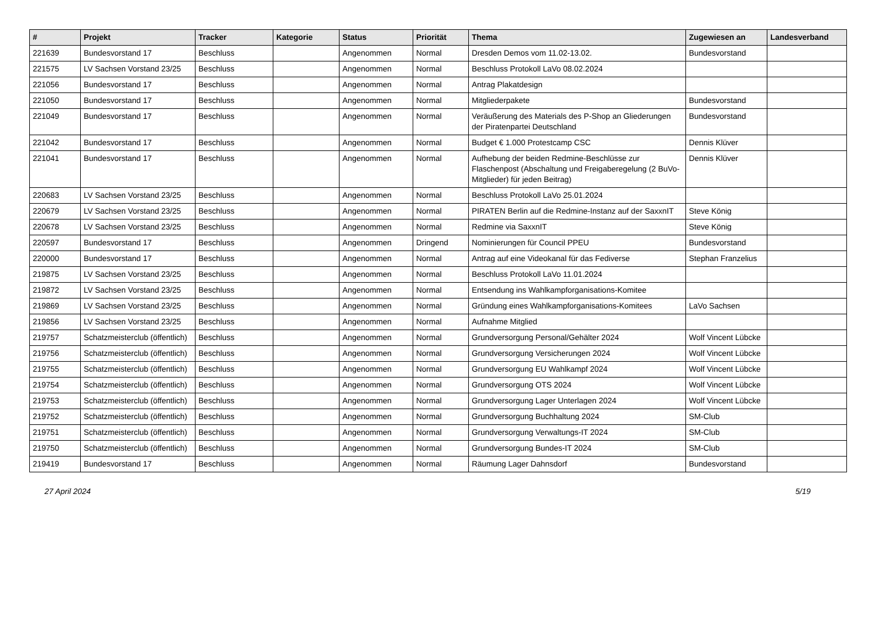| # | Projekt | Tracker | Kategorie | Status | Priorität | Thema | Zugewiesen an | Landesverband |
| --- | --- | --- | --- | --- | --- | --- | --- | --- |
| 221639 | Bundesvorstand 17 | Beschluss | | Angenommen | Normal | Dresden Demos vom 11.02-13.02. | Bundesvorstand | |
| 221575 | LV Sachsen Vorstand 23/25 | Beschluss | | Angenommen | Normal | Beschluss Protokoll LaVo 08.02.2024 | | |
| 221056 | Bundesvorstand 17 | Beschluss | | Angenommen | Normal | Antrag Plakatdesign | | |
| 221050 | Bundesvorstand 17 | Beschluss | | Angenommen | Normal | Mitgliederpakete | Bundesvorstand | |
| 221049 | Bundesvorstand 17 | Beschluss | | Angenommen | Normal | Veräußerung des Materials des P-Shop an Gliederungen der Piratenpartei Deutschland | Bundesvorstand | |
| 221042 | Bundesvorstand 17 | Beschluss | | Angenommen | Normal | Budget € 1.000 Protestcamp CSC | Dennis Klüver | |
| 221041 | Bundesvorstand 17 | Beschluss | | Angenommen | Normal | Aufhebung der beiden Redmine-Beschlüsse zur Flaschenpost (Abschaltung und Freigaberegelung (2 BuVo-Mitglieder) für jeden Beitrag) | Dennis Klüver | |
| 220683 | LV Sachsen Vorstand 23/25 | Beschluss | | Angenommen | Normal | Beschluss Protokoll LaVo 25.01.2024 | | |
| 220679 | LV Sachsen Vorstand 23/25 | Beschluss | | Angenommen | Normal | PIRATEN Berlin auf die Redmine-Instanz auf der SaxxnIT | Steve König | |
| 220678 | LV Sachsen Vorstand 23/25 | Beschluss | | Angenommen | Normal | Redmine via SaxxnIT | Steve König | |
| 220597 | Bundesvorstand 17 | Beschluss | | Angenommen | Dringend | Nominierungen für Council PPEU | Bundesvorstand | |
| 220000 | Bundesvorstand 17 | Beschluss | | Angenommen | Normal | Antrag auf eine Videokanal für das Fediverse | Stephan Franzelius | |
| 219875 | LV Sachsen Vorstand 23/25 | Beschluss | | Angenommen | Normal | Beschluss Protokoll LaVo 11.01.2024 | | |
| 219872 | LV Sachsen Vorstand 23/25 | Beschluss | | Angenommen | Normal | Entsendung ins Wahlkampforganisations-Komitee | | |
| 219869 | LV Sachsen Vorstand 23/25 | Beschluss | | Angenommen | Normal | Gründung eines Wahlkampforganisations-Komitees | LaVo Sachsen | |
| 219856 | LV Sachsen Vorstand 23/25 | Beschluss | | Angenommen | Normal | Aufnahme Mitglied | | |
| 219757 | Schatzmeisterclub (öffentlich) | Beschluss | | Angenommen | Normal | Grundversorgung Personal/Gehälter 2024 | Wolf Vincent Lübcke | |
| 219756 | Schatzmeisterclub (öffentlich) | Beschluss | | Angenommen | Normal | Grundversorgung Versicherungen 2024 | Wolf Vincent Lübcke | |
| 219755 | Schatzmeisterclub (öffentlich) | Beschluss | | Angenommen | Normal | Grundversorgung EU Wahlkampf 2024 | Wolf Vincent Lübcke | |
| 219754 | Schatzmeisterclub (öffentlich) | Beschluss | | Angenommen | Normal | Grundversorgung OTS 2024 | Wolf Vincent Lübcke | |
| 219753 | Schatzmeisterclub (öffentlich) | Beschluss | | Angenommen | Normal | Grundversorgung Lager Unterlagen 2024 | Wolf Vincent Lübcke | |
| 219752 | Schatzmeisterclub (öffentlich) | Beschluss | | Angenommen | Normal | Grundversorgung Buchhaltung 2024 | SM-Club | |
| 219751 | Schatzmeisterclub (öffentlich) | Beschluss | | Angenommen | Normal | Grundversorgung Verwaltungs-IT 2024 | SM-Club | |
| 219750 | Schatzmeisterclub (öffentlich) | Beschluss | | Angenommen | Normal | Grundversorgung Bundes-IT 2024 | SM-Club | |
| 219419 | Bundesvorstand 17 | Beschluss | | Angenommen | Normal | Räumung Lager Dahnsdorf | Bundesvorstand | |
27 April 2024 5/19